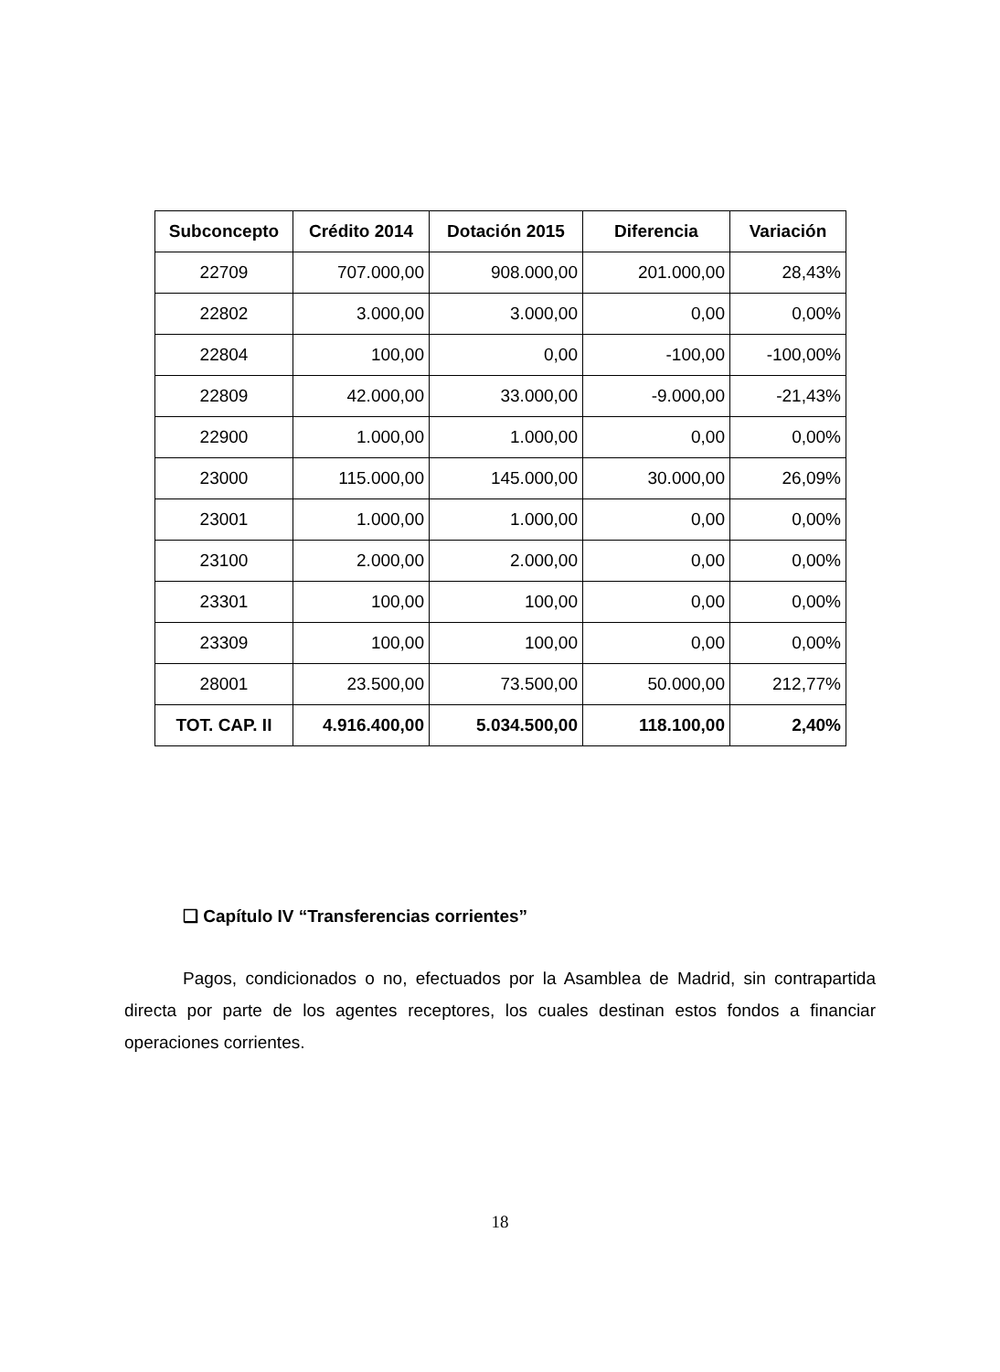| Subconcepto | Crédito 2014 | Dotación 2015 | Diferencia | Variación |
| --- | --- | --- | --- | --- |
| 22709 | 707.000,00 | 908.000,00 | 201.000,00 | 28,43% |
| 22802 | 3.000,00 | 3.000,00 | 0,00 | 0,00% |
| 22804 | 100,00 | 0,00 | -100,00 | -100,00% |
| 22809 | 42.000,00 | 33.000,00 | -9.000,00 | -21,43% |
| 22900 | 1.000,00 | 1.000,00 | 0,00 | 0,00% |
| 23000 | 115.000,00 | 145.000,00 | 30.000,00 | 26,09% |
| 23001 | 1.000,00 | 1.000,00 | 0,00 | 0,00% |
| 23100 | 2.000,00 | 2.000,00 | 0,00 | 0,00% |
| 23301 | 100,00 | 100,00 | 0,00 | 0,00% |
| 23309 | 100,00 | 100,00 | 0,00 | 0,00% |
| 28001 | 23.500,00 | 73.500,00 | 50.000,00 | 212,77% |
| TOT. CAP. II | 4.916.400,00 | 5.034.500,00 | 118.100,00 | 2,40% |
❑ Capítulo IV “Transferencias corrientes”
Pagos, condicionados o no, efectuados por la Asamblea de Madrid, sin contrapartida directa por parte de los agentes receptores, los cuales destinan estos fondos a financiar operaciones corrientes.
18